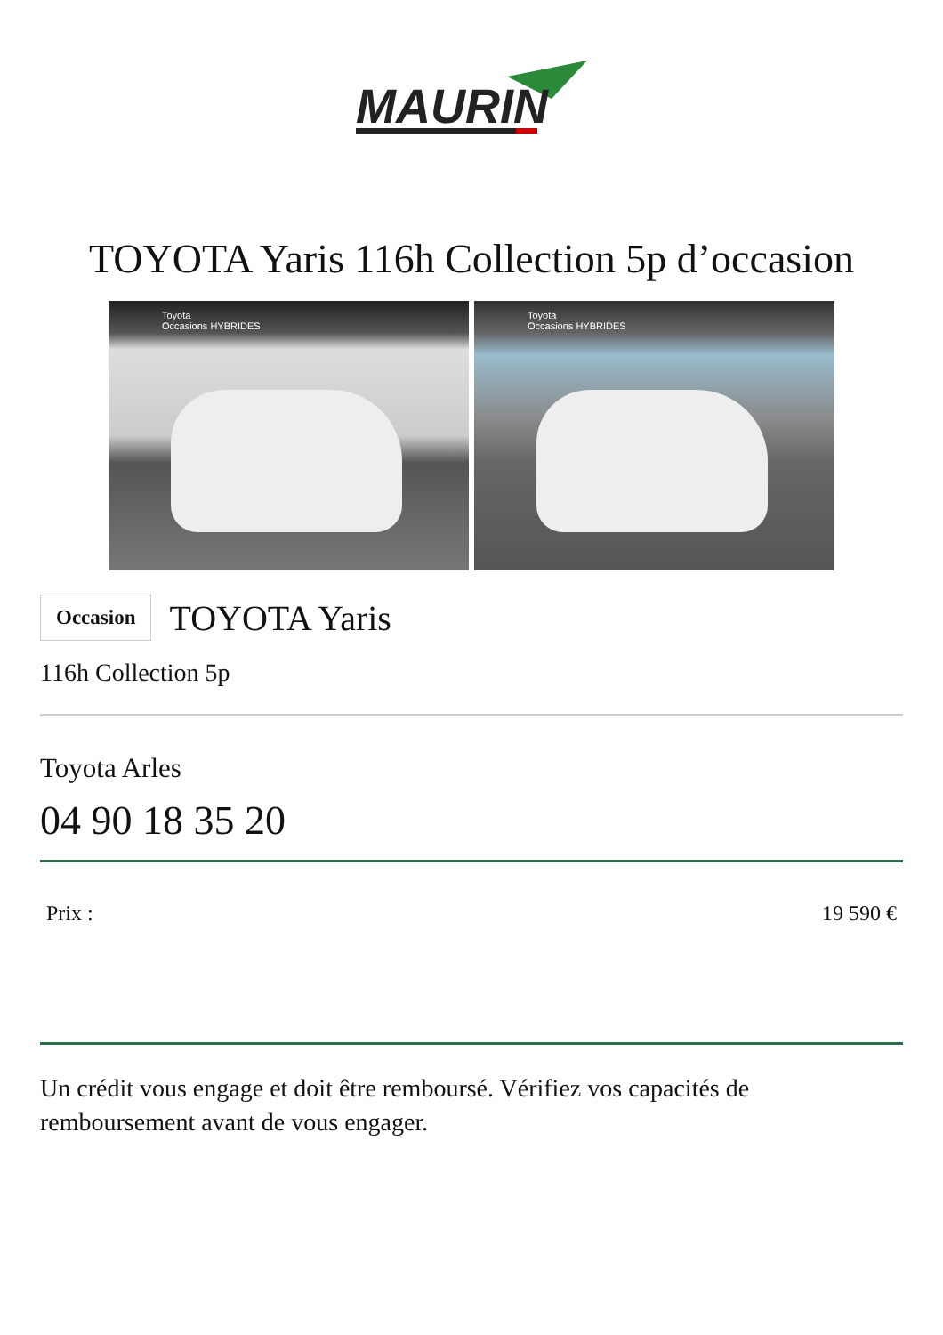MAURIN
TOYOTA Yaris 116h Collection 5p d’occasion
Toyota
Occasions HYBRIDES
Toyota
Occasions HYBRIDES
Occasion TOYOTA Yaris
116h Collection 5p
Toyota Arles
04 90 18 35 20
Prix : 19 590 €
Un crédit vous engage et doit être remboursé. Vérifiez vos capacités de remboursement avant de vous engager.